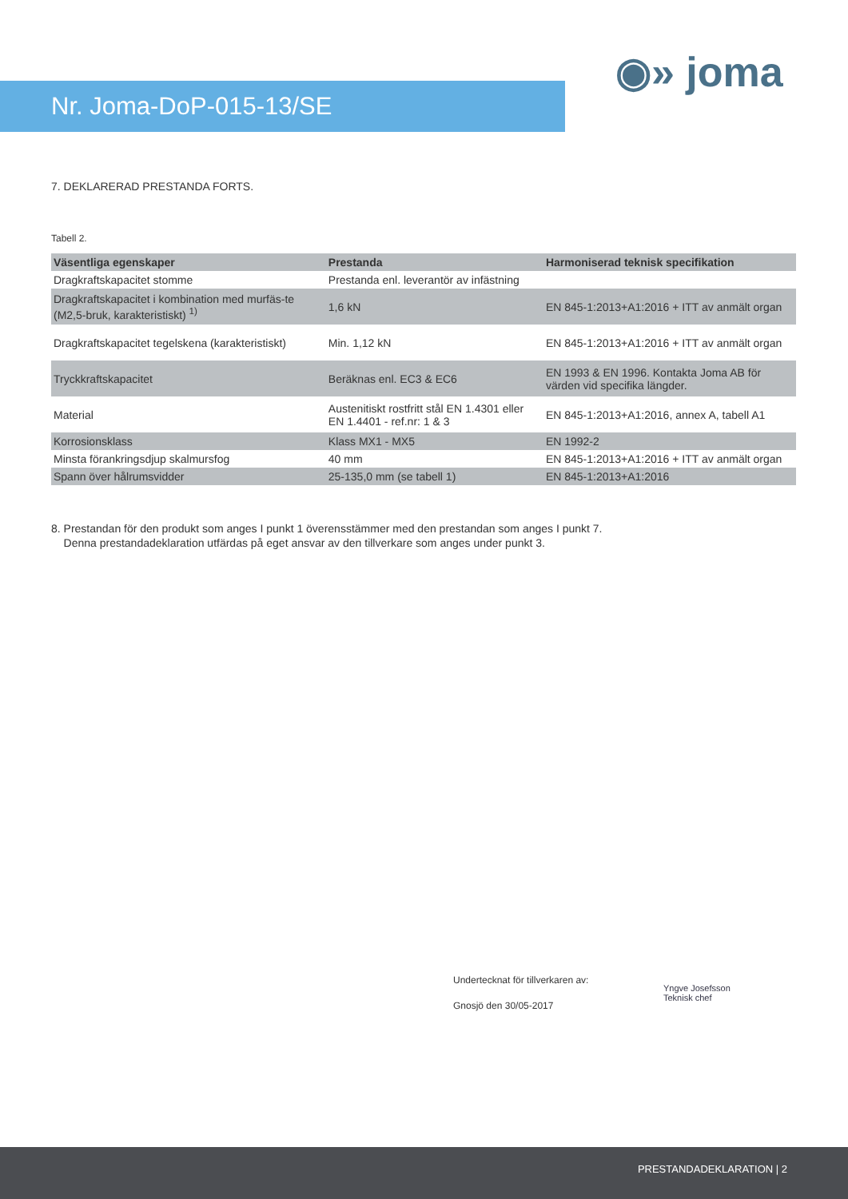Nr. Joma-DoP-015-13/SE
◉» joma
7. DEKLARERAD PRESTANDA FORTS.
Tabell 2.
| Väsentliga egenskaper | Prestanda | Harmoniserad teknisk specifikation |
| --- | --- | --- |
| Dragkraftskapacitet stomme | Prestanda enl. leverantör av infästning | |
| Dragkraftskapacitet i kombination med murfäs-te (M2,5-bruk, karakteristiskt) <sup>1)</sup> | 1,6 kN | EN 845-1:2013+A1:2016 + ITT av anmält organ |
| Dragkraftskapacitet tegelskena (karakteristiskt) | Min. 1,12 kN | EN 845-1:2013+A1:2016 + ITT av anmält organ |
| Tryckkraftskapacitet | Beräknas enl. EC3 & EC6 | EN 1993 & EN 1996. Kontakta Joma AB för värden vid specifika längder. |
| Material | Austenitiskt rostfritt stål EN 1.4301 eller EN 1.4401 - ref.nr: 1 & 3 | EN 845-1:2013+A1:2016, annex A, tabell A1 |
| Korrosionsklass | Klass MX1 - MX5 | EN 1992-2 |
| Minsta förankringsdjup skalmursfog | 40 mm | EN 845-1:2013+A1:2016 + ITT av anmält organ |
| Spann över hålrumsvidder | 25-135,0 mm (se tabell 1) | EN 845-1:2013+A1:2016 |
8. Prestandan för den produkt som anges I punkt 1 överensstämmer med den prestandan som anges I punkt 7.
Denna prestandadeklaration utfärdas på eget ansvar av den tillverkare som anges under punkt 3.
Undertecknat för tillverkaren av:
Gnosjö den 30/05-2017
Yngve Josefsson
Teknisk chef
PRESTANDADEKLARATION | 2